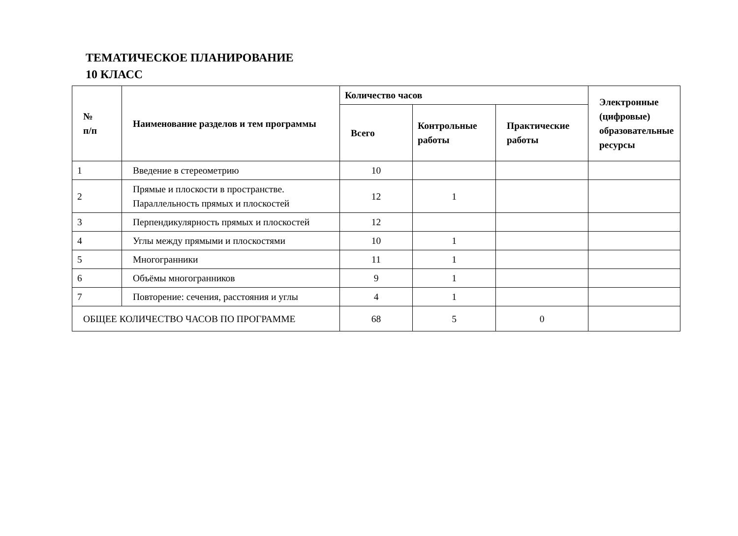ТЕМАТИЧЕСКОЕ ПЛАНИРОВАНИЕ
10 КЛАСС
| № п/п | Наименование разделов и тем программы | Количество часов | | | Электронные (цифровые) образовательные ресурсы |
| --- | --- | --- | --- | --- | --- |
| | | Всего | Контрольные работы | Практические работы | |
| 1 | Введение в стереометрию | 10 | | | |
| 2 | Прямые и плоскости в пространстве. Параллельность прямых и плоскостей | 12 | 1 | | |
| 3 | Перпендикулярность прямых и плоскостей | 12 | | | |
| 4 | Углы между прямыми и плоскостями | 10 | 1 | | |
| 5 | Многогранники | 11 | 1 | | |
| 6 | Объёмы многогранников | 9 | 1 | | |
| 7 | Повторение: сечения, расстояния и углы | 4 | 1 | | |
| ОБЩЕЕ КОЛИЧЕСТВО ЧАСОВ ПО ПРОГРАММЕ | | 68 | 5 | 0 | |